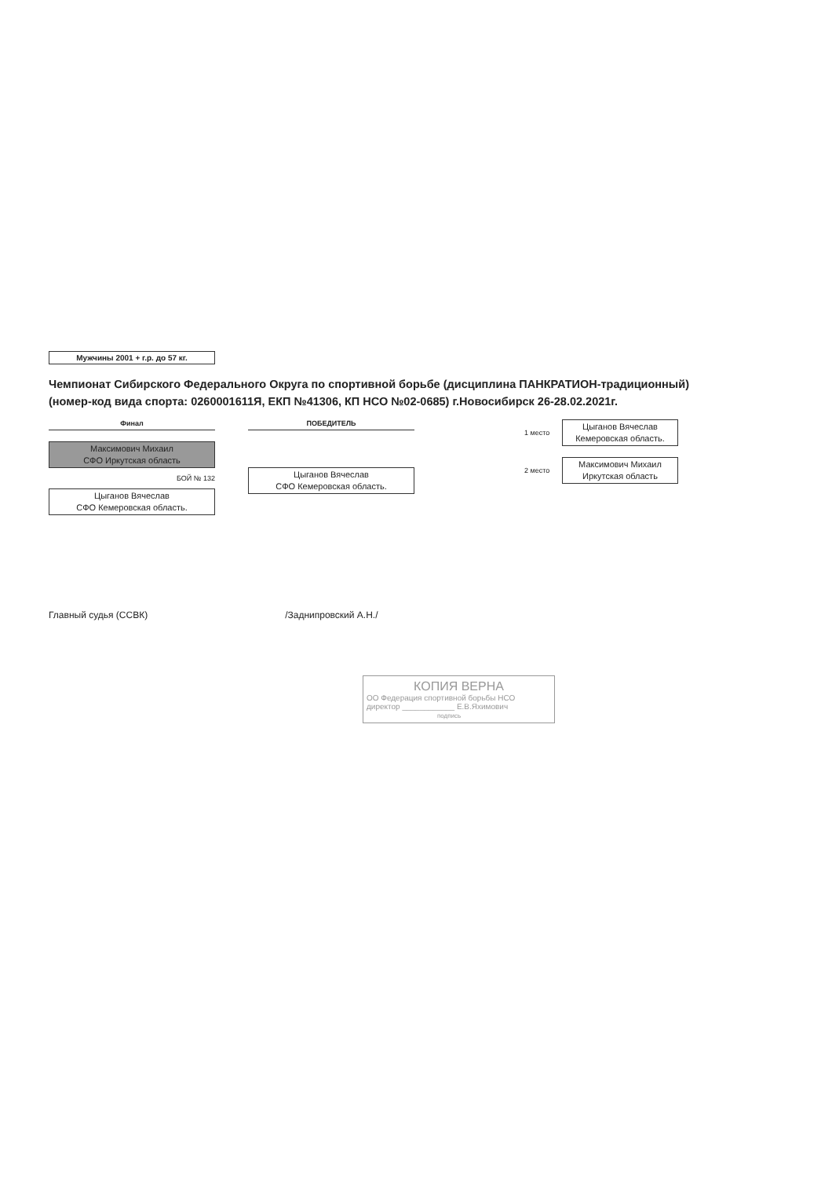Мужчины 2001 + г.р. до 57 кг.
Чемпионат Сибирского Федерального Округа по спортивной борьбе (дисциплина ПАНКРАТИОН-традиционный)
(номер-код вида спорта: 0260001611Я, ЕКП №41306, КП НСО №02-0685) г.Новосибирск 26-28.02.2021г.
Финал
Максимович Михаил
СФО Иркутская область
БОЙ № 132
Цыганов Вячеслав
СФО Кемеровская область.
ПОБЕДИТЕЛЬ
Цыганов Вячеслав
СФО Кемеровская область.
1 место
Цыганов Вячеслав
Кемеровская область.
2 место
Максимович Михаил
Иркутская область
Главный судья (ССВК) /Заднипровский А.Н./
КОПИЯ ВЕРНА
ОО Федерация спортивной борьбы НСО
директор ____________ Е.В.Яхимович
подпись